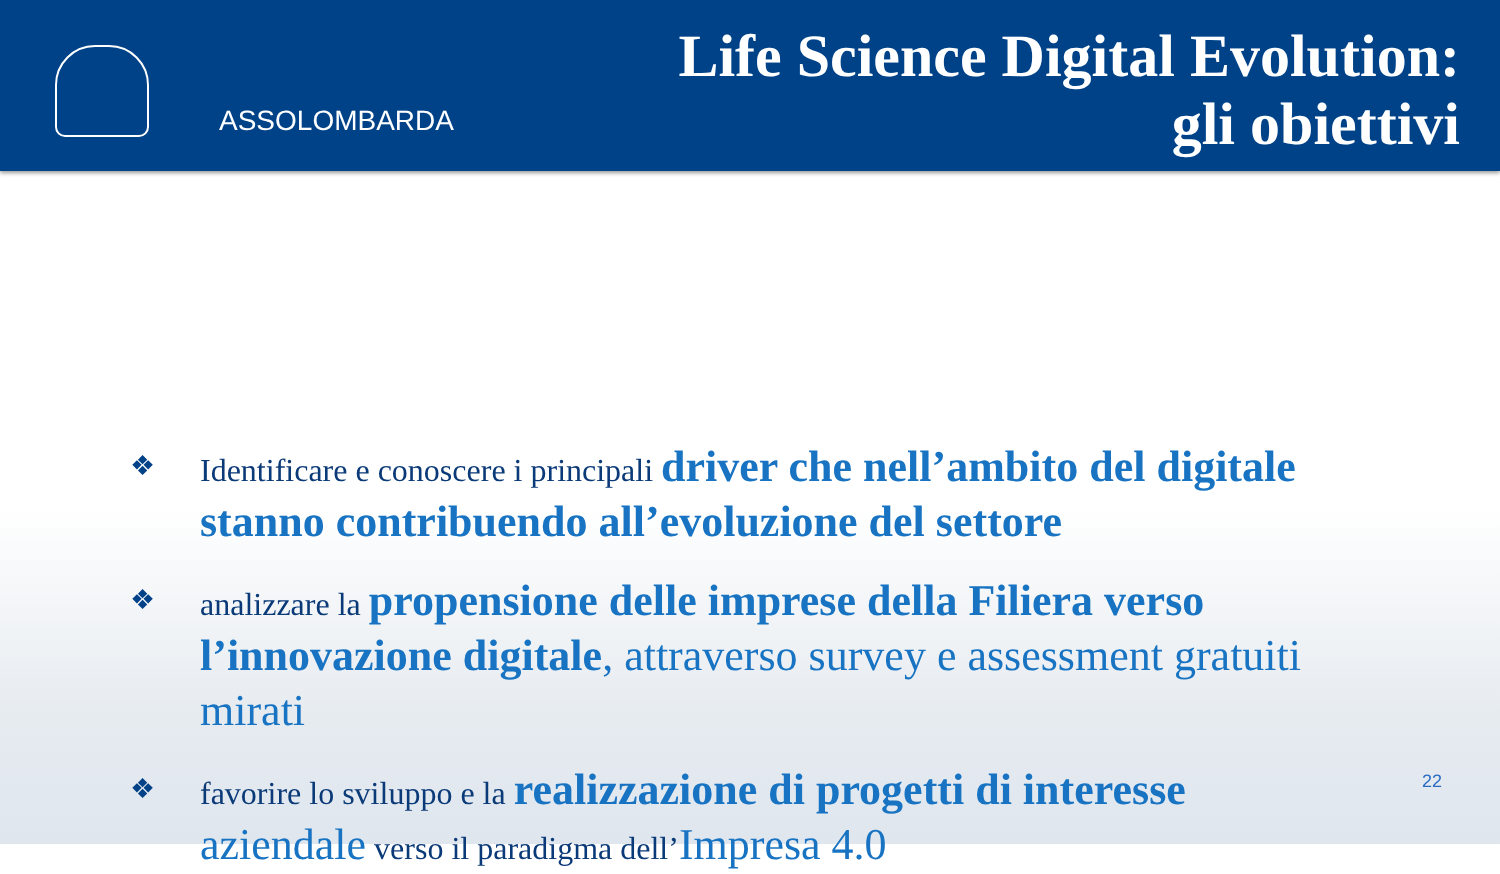ASSOLOMBARDA
Life Science Digital Evolution:
gli obiettivi
❖
Identificare e conoscere i principali driver che nell’ambito del digitale stanno contribuendo all’evoluzione del settore
❖
analizzare la propensione delle imprese della Filiera verso l’innovazione digitale, attraverso survey e assessment gratuiti mirati
❖
favorire lo sviluppo e la realizzazione di progetti di interesse aziendale verso il paradigma dell’Impresa 4.0
22